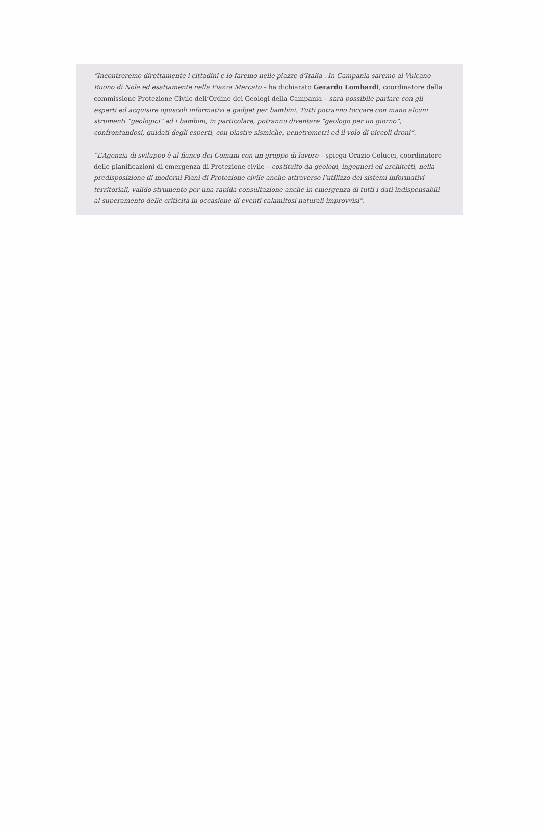“Incontreremo direttamente i cittadini e lo faremo nelle piazze d’Italia . In Campania saremo al Vulcano Buono di Nola ed esattamente nella Piazza Mercato – ha dichiarato Gerardo Lombardi, coordinatore della commissione Protezione Civile dell’Ordine dei Geologi della Campania – sarà possibile parlare con gli esperti ed acquisire opuscoli informativi e gadget per bambini. Tutti potranno toccare con mano alcuni strumenti “geologici” ed i bambini, in particolare, potranno diventare “geologo per un giorno”, confrontandosi, guidati degli esperti, con piastre sismiche, penetrometri ed il volo di piccoli droni”.
“L’Agenzia di sviluppo è al fianco dei Comuni con un gruppo di lavoro – spiega Orazio Colucci, coordinatore delle pianificazioni di emergenza di Protezione civile – costituito da geologi, ingegneri ed architetti, nella predisposizione di moderni Piani di Protezione civile anche attraverso l’utilizzo dei sistemi informativi territoriali, valido strumento per una rapida consultazione anche in emergenza di tutti i dati indispensabili al superamento delle criticità in occasione di eventi calamitosi naturali improvvisi”.